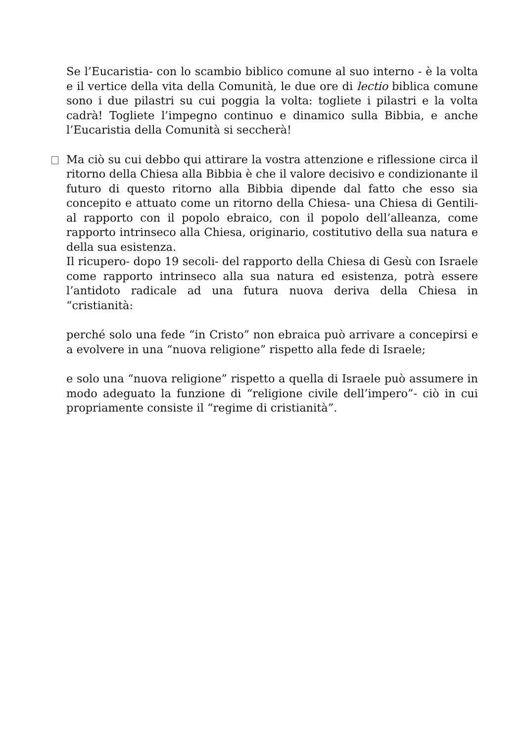Se l’Eucaristia- con lo scambio biblico comune al suo interno - è la volta e il vertice della vita della Comunità, le due ore di lectio biblica comune sono i due pilastri su cui poggia la volta: togliete i pilastri e la volta cadrà! Togliete l’impegno continuo e dinamico sulla Bibbia, e anche l’Eucaristia della Comunità si seccherà!
Ma ciò su cui debbo qui attirare la vostra attenzione e riflessione circa il ritorno della Chiesa alla Bibbia è che il valore decisivo e condizionante il futuro di questo ritorno alla Bibbia dipende dal fatto che esso sia concepito e attuato come un ritorno della Chiesa- una Chiesa di Gentili- al rapporto con il popolo ebraico, con il popolo dell’alleanza, come rapporto intrinseco alla Chiesa, originario, costitutivo della sua natura e della sua esistenza.
Il ricupero- dopo 19 secoli- del rapporto della Chiesa di Gesù con Israele come rapporto intrinseco alla sua natura ed esistenza, potrà essere l’antidoto radicale ad una futura nuova deriva della Chiesa in “cristianità:
perché solo una fede “in Cristo” non ebraica può arrivare a concepirsi e a evolvere in una “nuova religione” rispetto alla fede di Israele;
e solo una “nuova religione” rispetto a quella di Israele può assumere in modo adeguato la funzione di “religione civile dell’impero”- ciò in cui propriamente consiste il “regime di cristianità”.